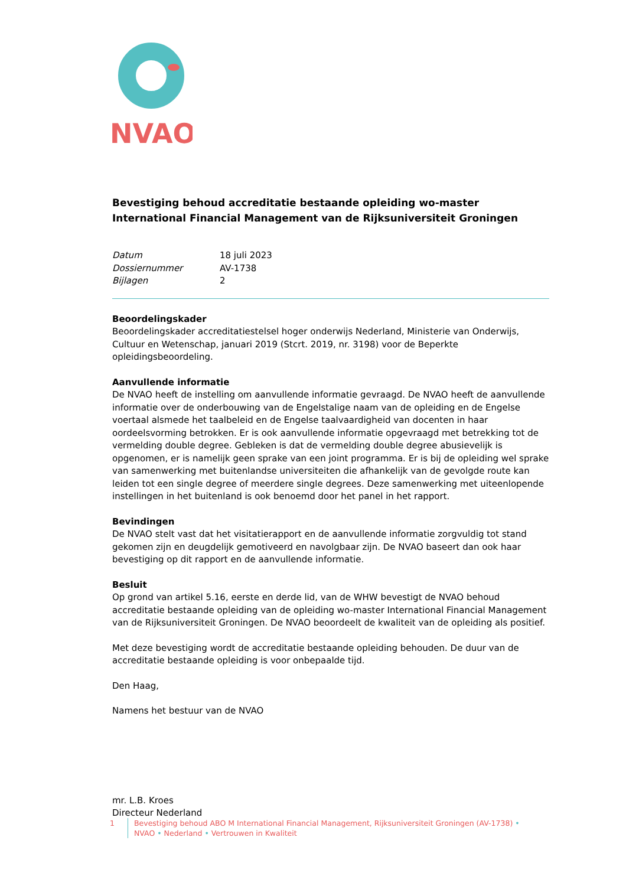NVAO
Bevestiging behoud accreditatie bestaande opleiding wo-master International Financial Management van de Rijksuniversiteit Groningen
| Datum | 18 juli 2023 |
| Dossiernummer | AV-1738 |
| Bijlagen | 2 |
Beoordelingskader
Beoordelingskader accreditatiestelsel hoger onderwijs Nederland, Ministerie van Onderwijs, Cultuur en Wetenschap, januari 2019 (Stcrt. 2019, nr. 3198) voor de Beperkte opleidingsbeoordeling.
Aanvullende informatie
De NVAO heeft de instelling om aanvullende informatie gevraagd. De NVAO heeft de aanvullende informatie over de onderbouwing van de Engelstalige naam van de opleiding en de Engelse voertaal alsmede het taalbeleid en de Engelse taalvaardigheid van docenten in haar oordeelsvorming betrokken. Er is ook aanvullende informatie opgevraagd met betrekking tot de vermelding double degree. Gebleken is dat de vermelding double degree abusievelijk is opgenomen, er is namelijk geen sprake van een joint programma. Er is bij de opleiding wel sprake van samenwerking met buitenlandse universiteiten die afhankelijk van de gevolgde route kan leiden tot een single degree of meerdere single degrees. Deze samenwerking met uiteenlopende instellingen in het buitenland is ook benoemd door het panel in het rapport.
Bevindingen
De NVAO stelt vast dat het visitatierapport en de aanvullende informatie zorgvuldig tot stand gekomen zijn en deugdelijk gemotiveerd en navolgbaar zijn. De NVAO baseert dan ook haar bevestiging op dit rapport en de aanvullende informatie.
Besluit
Op grond van artikel 5.16, eerste en derde lid, van de WHW bevestigt de NVAO behoud accreditatie bestaande opleiding van de opleiding wo-master International Financial Management van de Rijksuniversiteit Groningen. De NVAO beoordeelt de kwaliteit van de opleiding als positief.
Met deze bevestiging wordt de accreditatie bestaande opleiding behouden. De duur van de accreditatie bestaande opleiding is voor onbepaalde tijd.
Den Haag,
Namens het bestuur van de NVAO
mr. L.B. Kroes
Directeur Nederland
1 Bevestiging behoud ABO M International Financial Management, Rijksuniversiteit Groningen (AV-1738) •
NVAO • Nederland • Vertrouwen in Kwaliteit